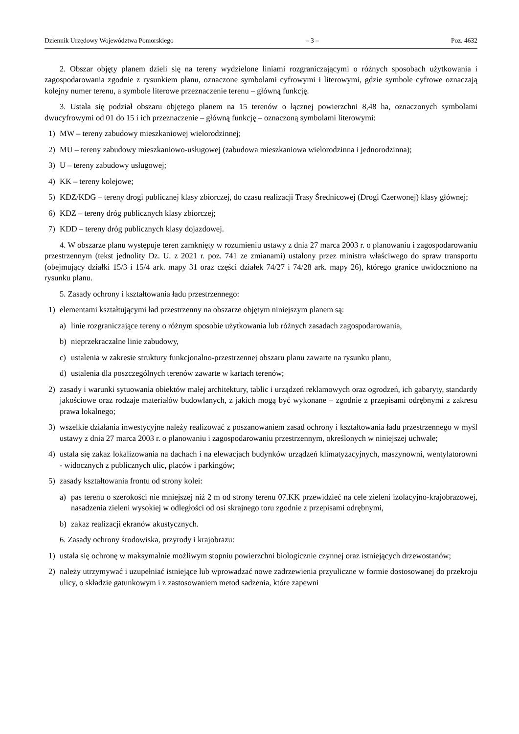Dziennik Urzędowy Województwa Pomorskiego – 3 – Poz. 4632
2. Obszar objęty planem dzieli się na tereny wydzielone liniami rozgraniczającymi o różnych sposobach użytkowania i zagospodarowania zgodnie z rysunkiem planu, oznaczone symbolami cyfrowymi i literowymi, gdzie symbole cyfrowe oznaczają kolejny numer terenu, a symbole literowe przeznaczenie terenu – główną funkcję.
3. Ustala się podział obszaru objętego planem na 15 terenów o łącznej powierzchni 8,48 ha, oznaczonych symbolami dwucyfrowymi od 01 do 15 i ich przeznaczenie – główną funkcję – oznaczoną symbolami literowymi:
1) MW – tereny zabudowy mieszkaniowej wielorodzinnej;
2) MU – tereny zabudowy mieszkaniowo-usługowej (zabudowa mieszkaniowa wielorodzinna i jednorodzinna);
3) U – tereny zabudowy usługowej;
4) KK – tereny kolejowe;
5) KDZ/KDG – tereny drogi publicznej klasy zbiorczej, do czasu realizacji Trasy Średnicowej (Drogi Czerwonej) klasy głównej;
6) KDZ – tereny dróg publicznych klasy zbiorczej;
7) KDD – tereny dróg publicznych klasy dojazdowej.
4. W obszarze planu występuje teren zamknięty w rozumieniu ustawy z dnia 27 marca 2003 r. o planowaniu i zagospodarowaniu przestrzennym (tekst jednolity Dz. U. z 2021 r. poz. 741 ze zmianami) ustalony przez ministra właściwego do spraw transportu (obejmujący działki 15/3 i 15/4 ark. mapy 31 oraz części działek 74/27 i 74/28 ark. mapy 26), którego granice uwidoczniono na rysunku planu.
5. Zasady ochrony i kształtowania ładu przestrzennego:
1) elementami kształtującymi ład przestrzenny na obszarze objętym niniejszym planem są:
a) linie rozgraniczające tereny o różnym sposobie użytkowania lub różnych zasadach zagospodarowania,
b) nieprzekraczalne linie zabudowy,
c) ustalenia w zakresie struktury funkcjonalno-przestrzennej obszaru planu zawarte na rysunku planu,
d) ustalenia dla poszczególnych terenów zawarte w kartach terenów;
2) zasady i warunki sytuowania obiektów małej architektury, tablic i urządzeń reklamowych oraz ogrodzeń, ich gabaryty, standardy jakościowe oraz rodzaje materiałów budowlanych, z jakich mogą być wykonane – zgodnie z przepisami odrębnymi z zakresu prawa lokalnego;
3) wszelkie działania inwestycyjne należy realizować z poszanowaniem zasad ochrony i kształtowania ładu przestrzennego w myśl ustawy z dnia 27 marca 2003 r. o planowaniu i zagospodarowaniu przestrzennym, określonych w niniejszej uchwale;
4) ustala się zakaz lokalizowania na dachach i na elewacjach budynków urządzeń klimatyzacyjnych, maszynowni, wentylatorowni - widocznych z publicznych ulic, placów i parkingów;
5) zasady kształtowania frontu od strony kolei:
a) pas terenu o szerokości nie mniejszej niż 2 m od strony terenu 07.KK przewidzieć na cele zieleni izolacyjno-krajobrazowej, nasadzenia zieleni wysokiej w odległości od osi skrajnego toru zgodnie z przepisami odrębnymi,
b) zakaz realizacji ekranów akustycznych.
6. Zasady ochrony środowiska, przyrody i krajobrazu:
1) ustala się ochronę w maksymalnie możliwym stopniu powierzchni biologicznie czynnej oraz istniejących drzewostanów;
2) należy utrzymywać i uzupełniać istniejące lub wprowadzać nowe zadrzewienia przyuliczne w formie dostosowanej do przekroju ulicy, o składzie gatunkowym i z zastosowaniem metod sadzenia, które zapewni